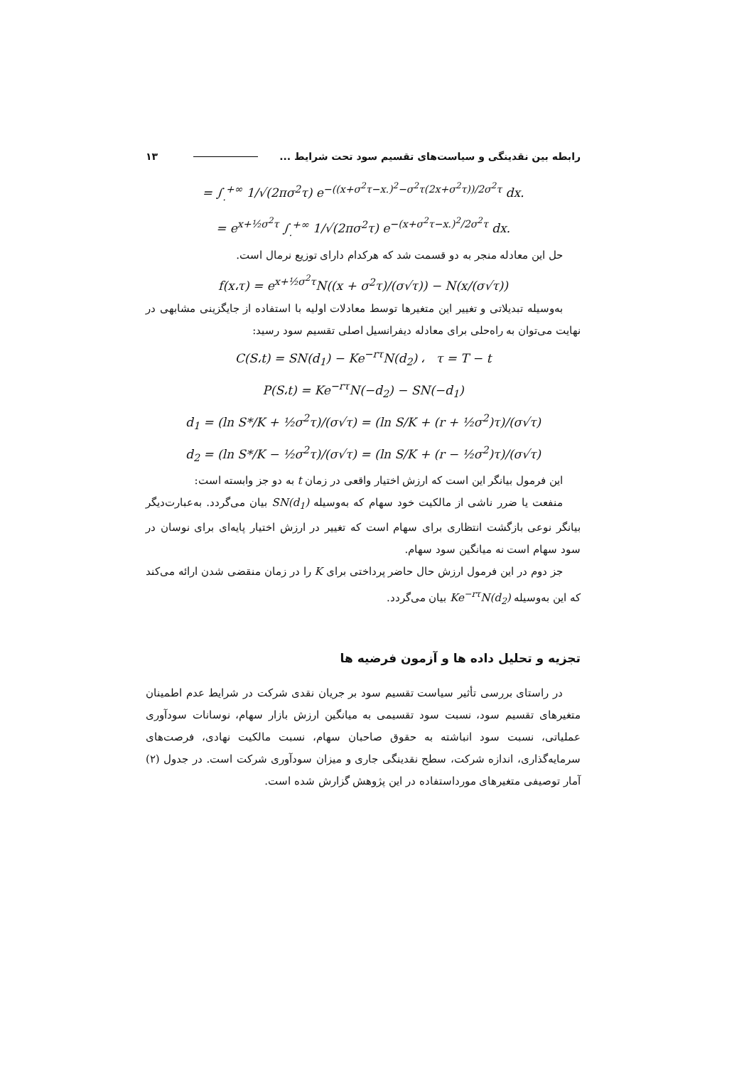رابطه بین نقدینگی و سیاست‌های تقسیم سود تحت شرایط ... ۱۳
= ∫<sub>.</sub><sup>+∞</sup> 1/√(2πσ<sup>2</sup>τ) e<sup>−((x+σ<sup>2</sup>τ−x.)<sup>2</sup>−σ<sup>2</sup>τ(2x+σ<sup>2</sup>τ))/2σ<sup>2</sup>τ</sup> dx.
= e<sup>x+½σ<sup>2</sup>τ</sup> ∫<sub>.</sub><sup>+∞</sup> 1/√(2πσ<sup>2</sup>τ) e<sup>−(x+σ<sup>2</sup>τ−x.)<sup>2</sup>/2σ<sup>2</sup>τ</sup> dx.
حل این معادله منجر به دو قسمت شد که هرکدام دارای توزیع نرمال است.
f(x،τ) = e<sup>x+½σ<sup>2</sup>τ</sup>N((x + σ<sup>2</sup>τ)/(σ√τ)) − N(x/(σ√τ))
به‌وسیله تبدیلاتی و تغییر این متغیرها توسط معادلات اولیه با استفاده از جایگزینی مشابهی در نهایت می‌توان به راه‌حلی برای معادله دیفرانسیل اصلی تقسیم سود رسید:
C(S،t) = SN(d<sub>1</sub>) − Ke<sup>−rτ</sup>N(d<sub>2</sub>) ، τ = T − t
P(S،t) = Ke<sup>−rτ</sup>N(−d<sub>2</sub>) − SN(−d<sub>1</sub>)
d<sub>1</sub> = (ln S*/K + ½σ<sup>2</sup>τ)/(σ√τ) = (ln S/K + (r + ½σ<sup>2</sup>)τ)/(σ√τ)
d<sub>2</sub> = (ln S*/K − ½σ<sup>2</sup>τ)/(σ√τ) = (ln S/K + (r − ½σ<sup>2</sup>)τ)/(σ√τ)
این فرمول بیانگر این است که ارزش اختیار واقعی در زمان t به دو جز وابسته است:
منفعت یا ضرر ناشی از مالکیت خود سهام که به‌وسیله SN(d<sub>1</sub>) بیان می‌گردد. به‌عبارت‌دیگر بیانگر نوعی بازگشت انتظاری برای سهام است که تغییر در ارزش اختیار پایه‌ای برای نوسان در سود سهام است نه میانگین سود سهام.
جز دوم در این فرمول ارزش حال حاضر پرداختی برای K را در زمان منقضی شدن ارائه می‌کند که این به‌وسیله Ke<sup>−rτ</sup>N(d<sub>2</sub>) بیان می‌گردد.
تجزیه و تحلیل داده ها و آزمون فرضیه ها
در راستای بررسی تأثیر سیاست تقسیم سود بر جریان نقدی شرکت در شرایط عدم اطمینان متغیرهای تقسیم سود، نسبت سود تقسیمی به میانگین ارزش بازار سهام، نوسانات سودآوری عملیاتی، نسبت سود انباشته به حقوق صاحبان سهام، نسبت مالکیت نهادی، فرصت‌های سرمایه‌گذاری، اندازه شرکت، سطح نقدینگی جاری و میزان سودآوری شرکت است. در جدول (۲) آمار توصیفی متغیرهای مورداستفاده در این پژوهش گزارش شده است.